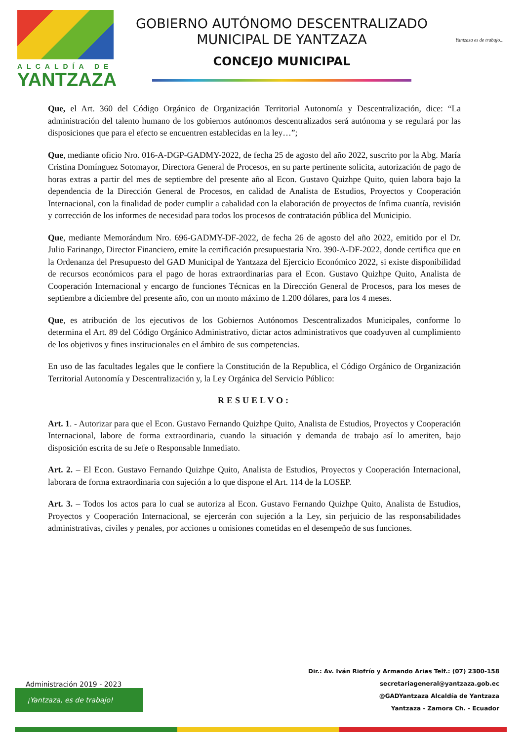ALCALDÍA DE
YANTZAZA
GOBIERNO AUTÓNOMO DESCENTRALIZADO
MUNICIPAL DE YANTZAZA
CONCEJO MUNICIPAL
Yantzaza es de trabajo...
Que, el Art. 360 del Código Orgánico de Organización Territorial Autonomía y Descentralización, dice: “La administración del talento humano de los gobiernos autónomos descentralizados será autónoma y se regulará por las disposiciones que para el efecto se encuentren establecidas en la ley…”;
Que, mediante oficio Nro. 016-A-DGP-GADMY-2022, de fecha 25 de agosto del año 2022, suscrito por la Abg. María Cristina Domínguez Sotomayor, Directora General de Procesos, en su parte pertinente solicita, autorización de pago de horas extras a partir del mes de septiembre del presente año al Econ. Gustavo Quizhpe Quito, quien labora bajo la dependencia de la Dirección General de Procesos, en calidad de Analista de Estudios, Proyectos y Cooperación Internacional, con la finalidad de poder cumplir a cabalidad con la elaboración de proyectos de ínfima cuantía, revisión y corrección de los informes de necesidad para todos los procesos de contratación pública del Municipio.
Que, mediante Memorándum Nro. 696-GADMY-DF-2022, de fecha 26 de agosto del año 2022, emitido por el Dr. Julio Farinango, Director Financiero, emite la certificación presupuestaria Nro. 390-A-DF-2022, donde certifica que en la Ordenanza del Presupuesto del GAD Municipal de Yantzaza del Ejercicio Económico 2022, si existe disponibilidad de recursos económicos para el pago de horas extraordinarias para el Econ. Gustavo Quizhpe Quito, Analista de Cooperación Internacional y encargo de funciones Técnicas en la Dirección General de Procesos, para los meses de septiembre a diciembre del presente año, con un monto máximo de 1.200 dólares, para los 4 meses.
Que, es atribución de los ejecutivos de los Gobiernos Autónomos Descentralizados Municipales, conforme lo determina el Art. 89 del Código Orgánico Administrativo, dictar actos administrativos que coadyuven al cumplimiento de los objetivos y fines institucionales en el ámbito de sus competencias.
En uso de las facultades legales que le confiere la Constitución de la Republica, el Código Orgánico de Organización Territorial Autonomía y Descentralización y, la Ley Orgánica del Servicio Público:
RESUELVO:
Art. 1. - Autorizar para que el Econ. Gustavo Fernando Quizhpe Quito, Analista de Estudios, Proyectos y Cooperación Internacional, labore de forma extraordinaria, cuando la situación y demanda de trabajo así lo ameriten, bajo disposición escrita de su Jefe o Responsable Inmediato.
Art. 2. – El Econ. Gustavo Fernando Quizhpe Quito, Analista de Estudios, Proyectos y Cooperación Internacional, laborara de forma extraordinaria con sujeción a lo que dispone el Art. 114 de la LOSEP.
Art. 3. – Todos los actos para lo cual se autoriza al Econ. Gustavo Fernando Quizhpe Quito, Analista de Estudios, Proyectos y Cooperación Internacional, se ejercerán con sujeción a la Ley, sin perjuicio de las responsabilidades administrativas, civiles y penales, por acciones u omisiones cometidas en el desempeño de sus funciones.
Dir.: Av. Iván Riofrío y Armando Arias Telf.: (07) 2300-158
secretariageneral@yantzaza.gob.ec
@GADYantzaza Alcaldía de Yantzaza
Yantzaza - Zamora Ch. - Ecuador
Administración 2019 - 2023
¡Yantzaza, es de trabajo!